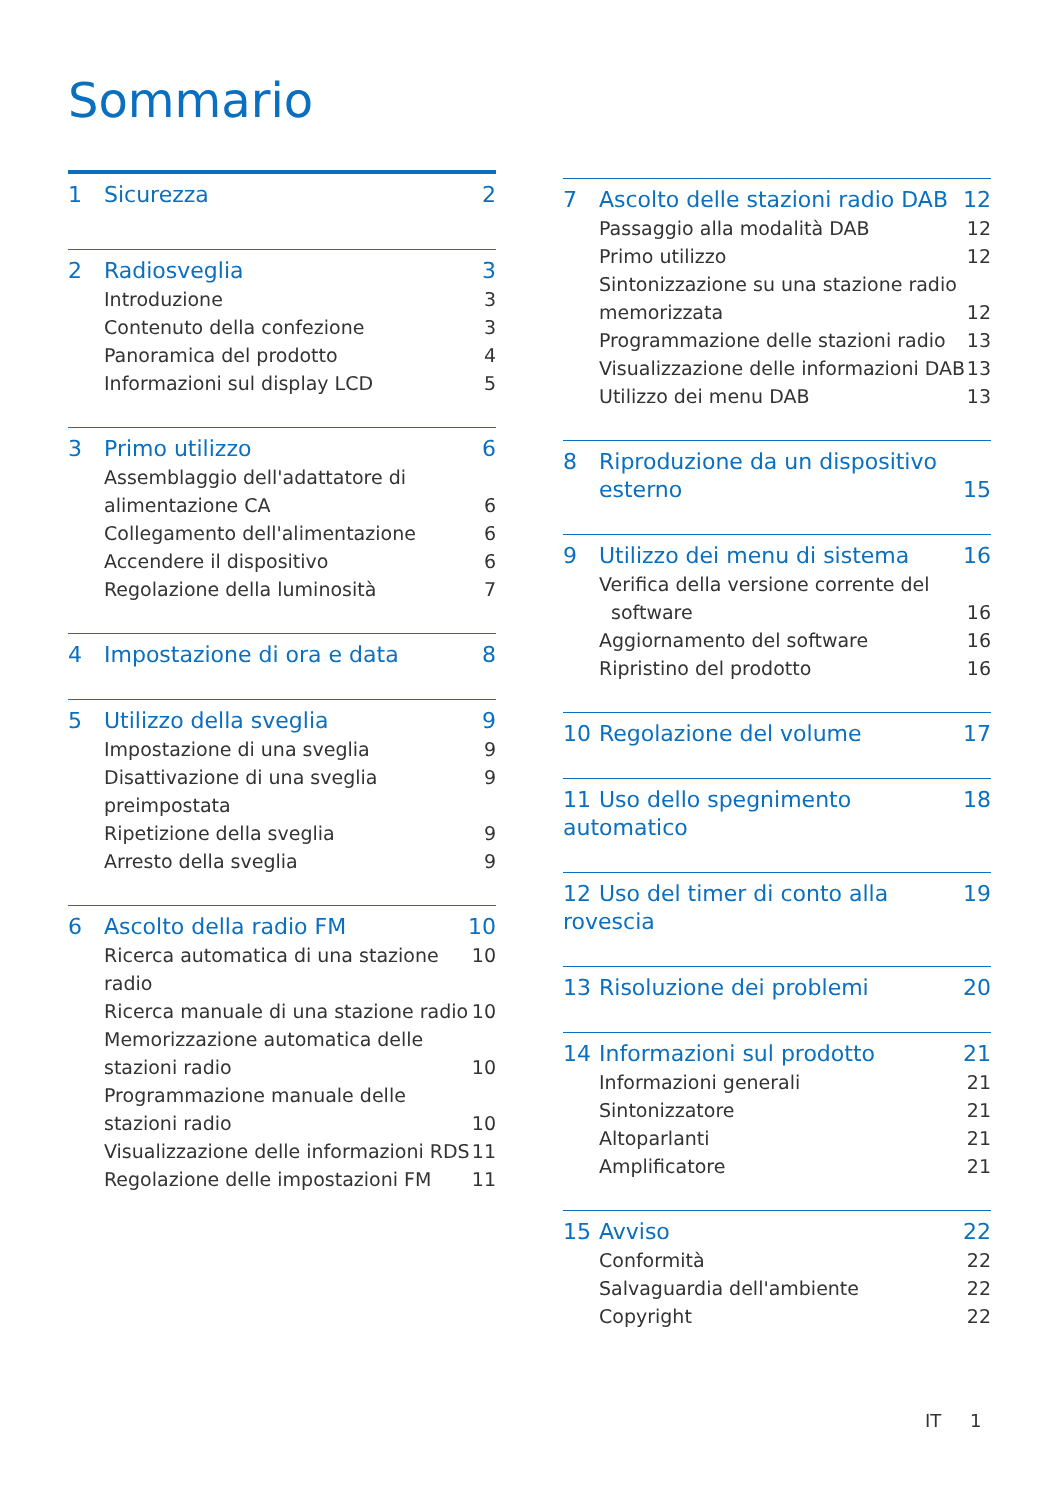Sommario
1 Sicurezza 2
2 Radiosveglia 3
Introduzione 3
Contenuto della confezione 3
Panoramica del prodotto 4
Informazioni sul display LCD 5
3 Primo utilizzo 6
Assemblaggio dell'adattatore di
alimentazione CA
6
Collegamento dell'alimentazione 6
Accendere il dispositivo 6
Regolazione della luminosità 7
4 Impostazione di ora e data 8
5 Utilizzo della sveglia 9
Impostazione di una sveglia 9
Disattivazione di una sveglia preimpostata 9
Ripetizione della sveglia 9
Arresto della sveglia 9
6 Ascolto della radio FM 10
Ricerca automatica di una stazione radio 10
Ricerca manuale di una stazione radio 10
Memorizzazione automatica delle
stazioni radio
10
Programmazione manuale delle
stazioni radio
10
Visualizzazione delle informazioni RDS 11
Regolazione delle impostazioni FM 11
7 Ascolto delle stazioni radio DAB 12
Passaggio alla modalità DAB 12
Primo utilizzo 12
Sintonizzazione su una stazione radio
memorizzata
12
Programmazione delle stazioni radio 13
Visualizzazione delle informazioni DAB 13
Utilizzo dei menu DAB 13
8 Riproduzione da un dispositivo
esterno
15
9 Utilizzo dei menu di sistema 16
Verifica della versione corrente del
software
16
Aggiornamento del software 16
Ripristino del prodotto 16
10 Regolazione del volume 17
11 Uso dello spegnimento automatico 18
12 Uso del timer di conto alla rovescia 19
13 Risoluzione dei problemi 20
14 Informazioni sul prodotto 21
Informazioni generali 21
Sintonizzatore 21
Altoparlanti 21
Amplificatore 21
15 Avviso 22
Conformità 22
Salvaguardia dell'ambiente 22
Copyright 22
IT 1